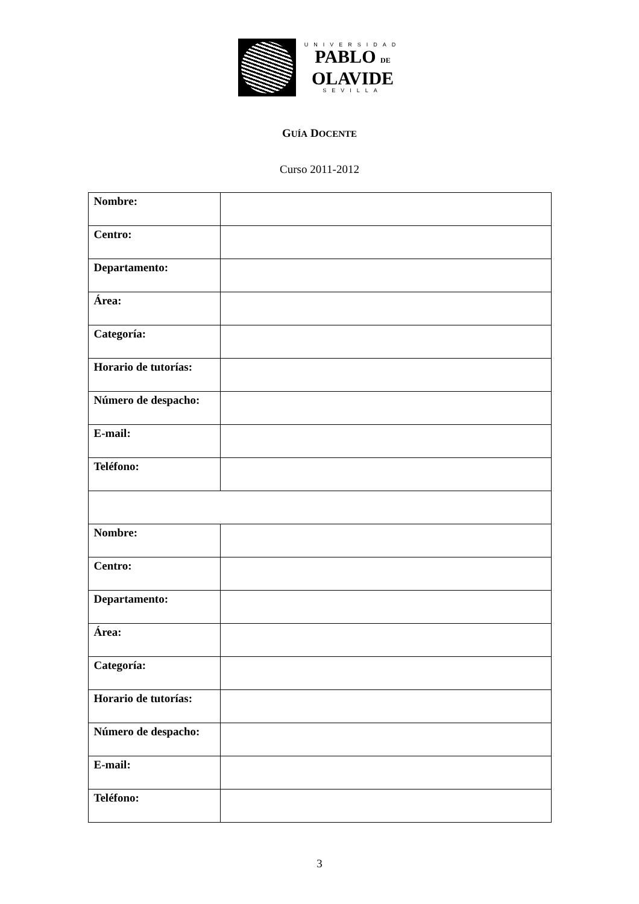UNIVERSIDAD
PABLO DE
OLAVIDE
SEVILLA
GUÍA DOCENTE
Curso 2011-2012
| Nombre: | |
| Centro: | |
| Departamento: | |
| Área: | |
| Categoría: | |
| Horario de tutorías: | |
| Número de despacho: | |
| E-mail: | |
| Teléfono: | |
| Nombre: | |
| Centro: | |
| Departamento: | |
| Área: | |
| Categoría: | |
| Horario de tutorías: | |
| Número de despacho: | |
| E-mail: | |
| Teléfono: | |
3